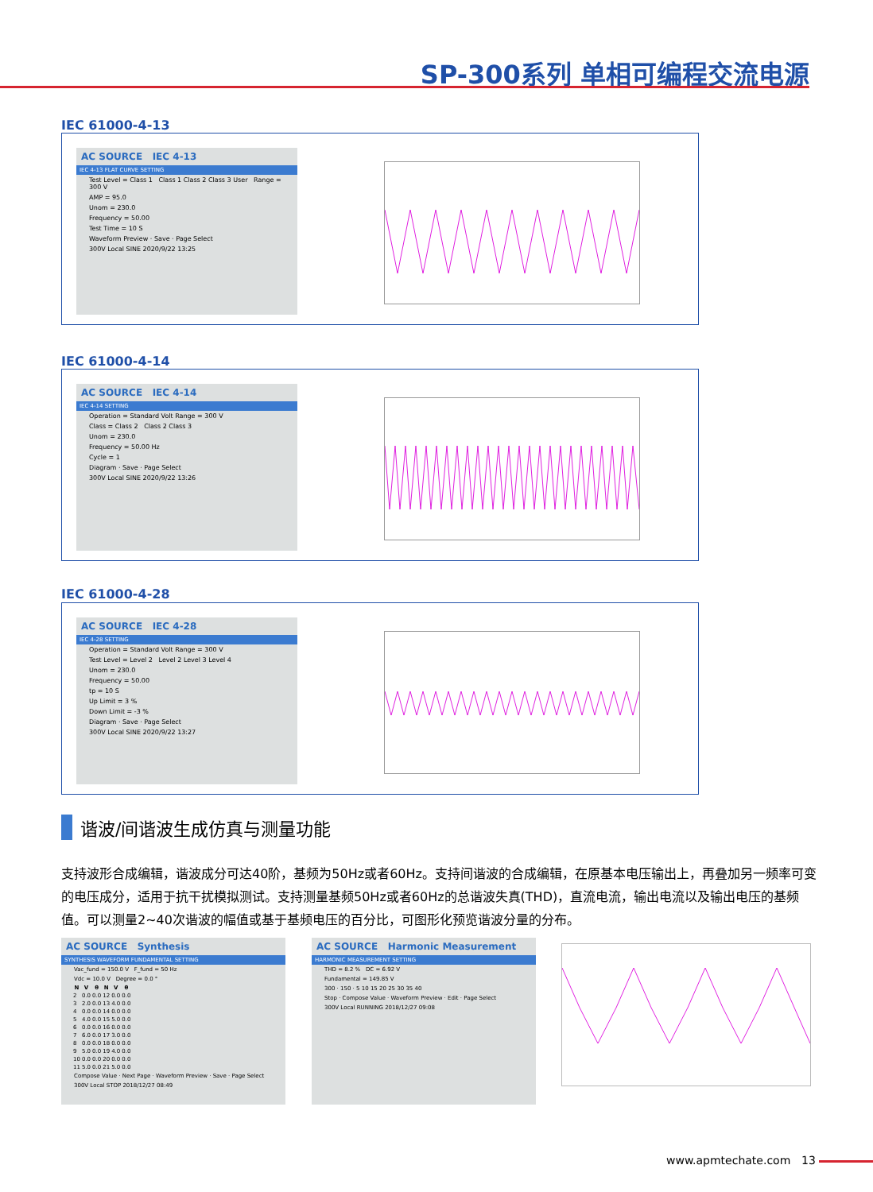SP-300系列 单相可编程交流电源
IEC 61000-4-13
AC SOURCE IEC 4-13
IEC 4-13 FLAT CURVE SETTING
Test Level = Class 1 Class 1 Class 2 Class 3 User Range = 300 V
AMP = 95.0
Unom = 230.0
Frequency = 50.00
Test Time = 10 S
Waveform Preview · Save · Page Select
300V Local SINE 2020/9/22 13:25
IEC 61000-4-14
AC SOURCE IEC 4-14
IEC 4-14 SETTING
Operation = Standard Volt Range = 300 V
Class = Class 2 Class 2 Class 3
Unom = 230.0
Frequency = 50.00 Hz
Cycle = 1
Diagram · Save · Page Select
300V Local SINE 2020/9/22 13:26
IEC 61000-4-28
AC SOURCE IEC 4-28
IEC 4-28 SETTING
Operation = Standard Volt Range = 300 V
Test Level = Level 2 Level 2 Level 3 Level 4
Unom = 230.0
Frequency = 50.00
tp = 10 S
Up Limit = 3 %
Down Limit = -3 %
Diagram · Save · Page Select
300V Local SINE 2020/9/22 13:27
谐波/间谐波生成仿真与测量功能
支持波形合成编辑，谐波成分可达40阶，基频为50Hz或者60Hz。支持间谐波的合成编辑，在原基本电压输出上，再叠加另一频率可变的电压成分，适用于抗干扰模拟测试。支持测量基频50Hz或者60Hz的总谐波失真(THD)，直流电流，输出电流以及输出电压的基频值。可以测量2~40次谐波的幅值或基于基频电压的百分比，可图形化预览谐波分量的分布。
AC SOURCE Synthesis
SYNTHESIS WAVEFORM FUNDAMENTAL SETTING
Vac_fund = 150.0 V F_fund = 50 Hz
Vdc = 10.0 V Degree = 0.0 °
| N | V | θ | N | V | θ |
| --- | --- | --- | --- | --- | --- |
| 2 | 0.0 | 0.0 | 12 | 0.0 | 0.0 |
| 3 | 2.0 | 0.0 | 13 | 4.0 | 0.0 |
| 4 | 0.0 | 0.0 | 14 | 0.0 | 0.0 |
| 5 | 4.0 | 0.0 | 15 | 5.0 | 0.0 |
| 6 | 0.0 | 0.0 | 16 | 0.0 | 0.0 |
| 7 | 6.0 | 0.0 | 17 | 3.0 | 0.0 |
| 8 | 0.0 | 0.0 | 18 | 0.0 | 0.0 |
| 9 | 5.0 | 0.0 | 19 | 4.0 | 0.0 |
| 10 | 0.0 | 0.0 | 20 | 0.0 | 0.0 |
| 11 | 5.0 | 0.0 | 21 | 5.0 | 0.0 |
Compose Value · Next Page · Waveform Preview · Save · Page Select
300V Local STOP 2018/12/27 08:49
AC SOURCE Harmonic Measurement
HARMONIC MEASUREMENT SETTING
THD = 8.2 % DC = 6.92 V
Fundamental = 149.85 V
300 · 150 · 5 10 15 20 25 30 35 40
Stop · Compose Value · Waveform Preview · Edit · Page Select
300V Local RUNNING 2018/12/27 09:08
www.apmtechate.com 13